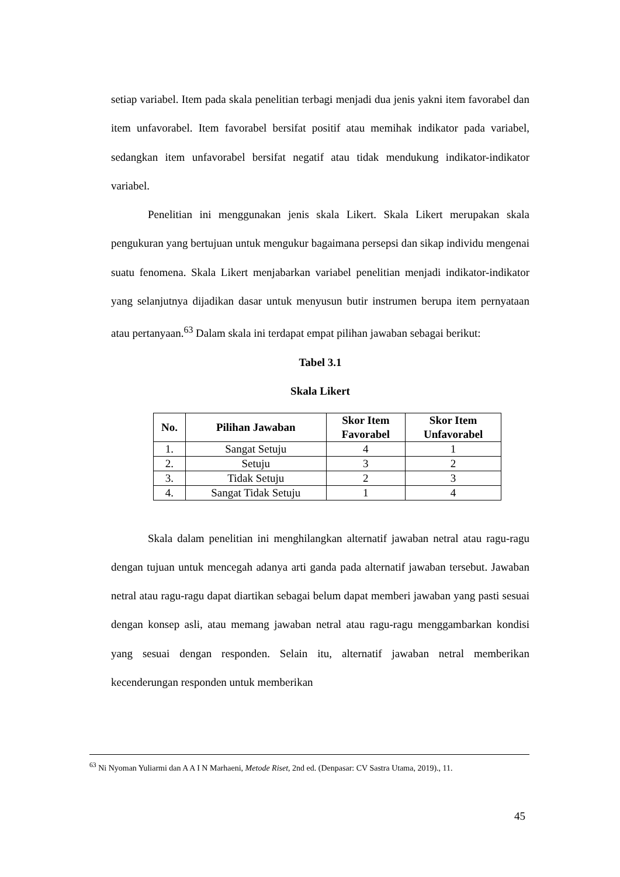setiap variabel. Item pada skala penelitian terbagi menjadi dua jenis yakni item favorabel dan item unfavorabel. Item favorabel bersifat positif atau memihak indikator pada variabel, sedangkan item unfavorabel bersifat negatif atau tidak mendukung indikator-indikator variabel.
Penelitian ini menggunakan jenis skala Likert. Skala Likert merupakan skala pengukuran yang bertujuan untuk mengukur bagaimana persepsi dan sikap individu mengenai suatu fenomena. Skala Likert menjabarkan variabel penelitian menjadi indikator-indikator yang selanjutnya dijadikan dasar untuk menyusun butir instrumen berupa item pernyataan atau pertanyaan.<sup>63</sup> Dalam skala ini terdapat empat pilihan jawaban sebagai berikut:
Tabel 3.1
Skala Likert
| No. | Pilihan Jawaban | Skor Item Favorabel | Skor Item Unfavorabel |
| --- | --- | --- | --- |
| 1. | Sangat Setuju | 4 | 1 |
| 2. | Setuju | 3 | 2 |
| 3. | Tidak Setuju | 2 | 3 |
| 4. | Sangat Tidak Setuju | 1 | 4 |
Skala dalam penelitian ini menghilangkan alternatif jawaban netral atau ragu-ragu dengan tujuan untuk mencegah adanya arti ganda pada alternatif jawaban tersebut. Jawaban netral atau ragu-ragu dapat diartikan sebagai belum dapat memberi jawaban yang pasti sesuai dengan konsep asli, atau memang jawaban netral atau ragu-ragu menggambarkan kondisi yang sesuai dengan responden. Selain itu, alternatif jawaban netral memberikan kecenderungan responden untuk memberikan
<sup>63</sup> Ni Nyoman Yuliarmi dan A A I N Marhaeni, Metode Riset, 2nd ed. (Denpasar: CV Sastra Utama, 2019)., 11.
45